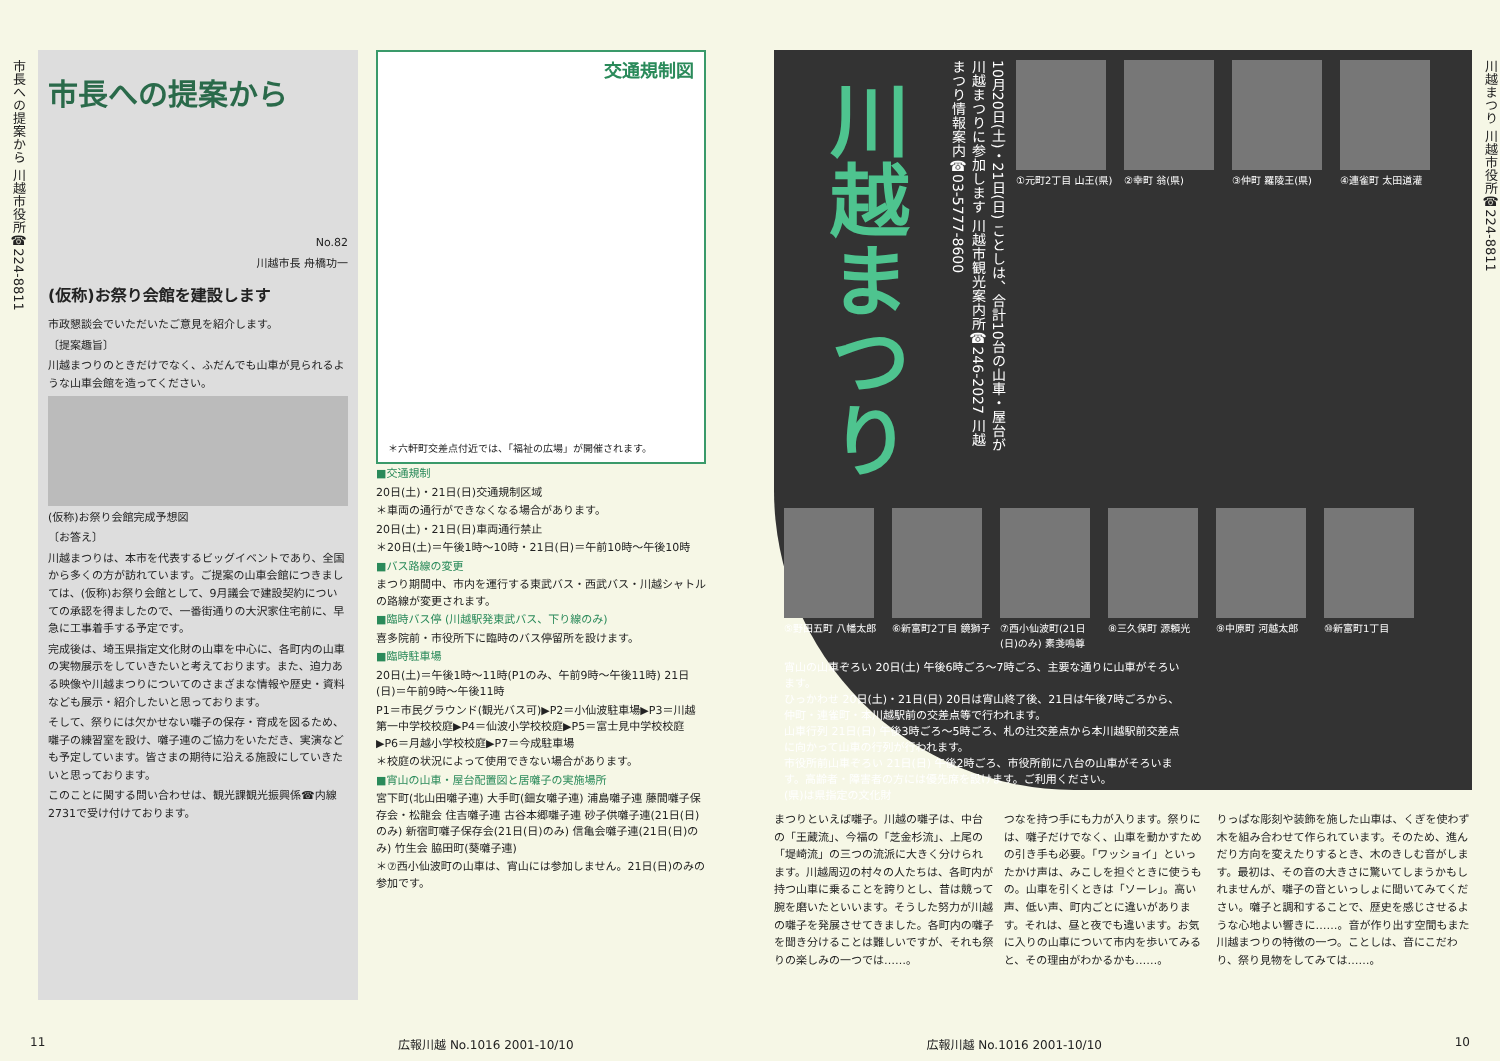市長への提案から 川越市役所☎224-8811
市長への提案から
No.82
川越市長 舟橋功一
(仮称)お祭り会館を建設します
市政懇談会でいただいたご意見を紹介します。
〔提案趣旨〕
川越まつりのときだけでなく、ふだんでも山車が見られるような山車会館を造ってください。
(仮称)お祭り会館完成予想図
〔お答え〕
川越まつりは、本市を代表するビッグイベントであり、全国から多くの方が訪れています。ご提案の山車会館につきましては、(仮称)お祭り会館として、9月議会で建設契約についての承認を得ましたので、一番街通りの大沢家住宅前に、早急に工事着手する予定です。
完成後は、埼玉県指定文化財の山車を中心に、各町内の山車の実物展示をしていきたいと考えております。また、迫力ある映像や川越まつりについてのさまざまな情報や歴史・資料なども展示・紹介したいと思っております。
そして、祭りには欠かせない囃子の保存・育成を図るため、囃子の練習室を設け、囃子連のご協力をいただき、実演なども予定しています。皆さまの期待に沿える施設にしていきたいと思っております。
このことに関する問い合わせは、観光課観光振興係☎内線2731で受け付けております。
交通規制図
＊六軒町交差点付近では、「福祉の広場」が開催されます。
■交通規制
20日(土)・21日(日)交通規制区域
＊車両の通行ができなくなる場合があります。
20日(土)・21日(日)車両通行禁止
＊20日(土)＝午後1時～10時・21日(日)＝午前10時～午後10時
■バス路線の変更
まつり期間中、市内を運行する東武バス・西武バス・川越シャトルの路線が変更されます。
■臨時バス停 (川越駅発東武バス、下り線のみ)
喜多院前・市役所下に臨時のバス停留所を設けます。
■臨時駐車場
20日(土)＝午後1時～11時(P1のみ、午前9時～午後11時) 21日(日)＝午前9時～午後11時
P1＝市民グラウンド(観光バス可)▶P2＝小仙波駐車場▶P3＝川越第一中学校校庭▶P4＝仙波小学校校庭▶P5＝富士見中学校校庭▶P6＝月越小学校校庭▶P7＝今成駐車場
＊校庭の状況によって使用できない場合があります。
■宵山の山車・屋台配置図と居囃子の実施場所
宮下町(北山田囃子連) 大手町(鈿女囃子連) 浦島囃子連 藤間囃子保存会・松龍会 住吉囃子連 古谷本郷囃子連 砂子供囃子連(21日(日)のみ) 新宿町囃子保存会(21日(日)のみ) 信亀会囃子連(21日(日)のみ) 竹生会 脇田町(葵囃子連)
＊⑦西小仙波町の山車は、宵山には参加しません。21日(日)のみの参加です。
川越まつり
10月20日(土)・21日(日) ことしは、合計10台の山車・屋台が川越まつりに参加します 川越市観光案内所☎246-2027 川越まつり情報案内☎03-5777-8600
①元町2丁目 山王(県)
②幸町 翁(県)
③仲町 羅陵王(県)
④連雀町 太田道灌
⑤野田五町 八幡太郎
⑥新富町2丁目 鏡獅子
⑦西小仙波町(21日(日)のみ) 素戔嗚尊
⑧三久保町 源頼光
⑨中原町 河越太郎
⑩新富町1丁目
宵山の山車ぞろい 20日(土) 午後6時ごろ～7時ごろ、主要な通りに山車がそろいます。
ひっかわせ 20日(土)・21日(日) 20日は宵山終了後、21日は午後7時ごろから、仲町・連雀町・本川越駅前の交差点等で行われます。
山車行列 21日(日) 午後3時ごろ～5時ごろ、札の辻交差点から本川越駅前交差点に向かって山車の行列が行われます。
市役所前山車ぞろい 21日(日) 午後2時ごろ、市役所前に八台の山車がそろいます。高齢者・障害者の方には優先席を設けます。ご利用ください。
(県)は県指定の文化財
まつりといえば囃子。川越の囃子は、中台の「王蔵流」、今福の「芝金杉流」、上尾の「堤崎流」の三つの流派に大きく分けられます。川越周辺の村々の人たちは、各町内が持つ山車に乗ることを誇りとし、昔は競って腕を磨いたといいます。そうした努力が川越の囃子を発展させてきました。各町内の囃子を聞き分けることは難しいですが、それも祭りの楽しみの一つでは……。
つなを持つ手にも力が入ります。祭りには、囃子だけでなく、山車を動かすための引き手も必要。「ワッショイ」といったかけ声は、みこしを担ぐときに使うもの。山車を引くときは「ソーレ」。高い声、低い声、町内ごとに違いがあります。それは、昼と夜でも違います。お気に入りの山車について市内を歩いてみると、その理由がわかるかも……。
りっぱな彫刻や装飾を施した山車は、くぎを使わず木を組み合わせて作られています。そのため、進んだり方向を変えたりするとき、木のきしむ音がします。最初は、その音の大きさに驚いてしまうかもしれませんが、囃子の音といっしょに聞いてみてください。囃子と調和することで、歴史を感じさせるような心地よい響きに……。音が作り出す空間もまた川越まつりの特徴の一つ。ことしは、音にこだわり、祭り見物をしてみては……。
川越まつり 川越市役所☎224-8811
11 広報川越 No.1016 2001-10/10 広報川越 No.1016 2001-10/10 10